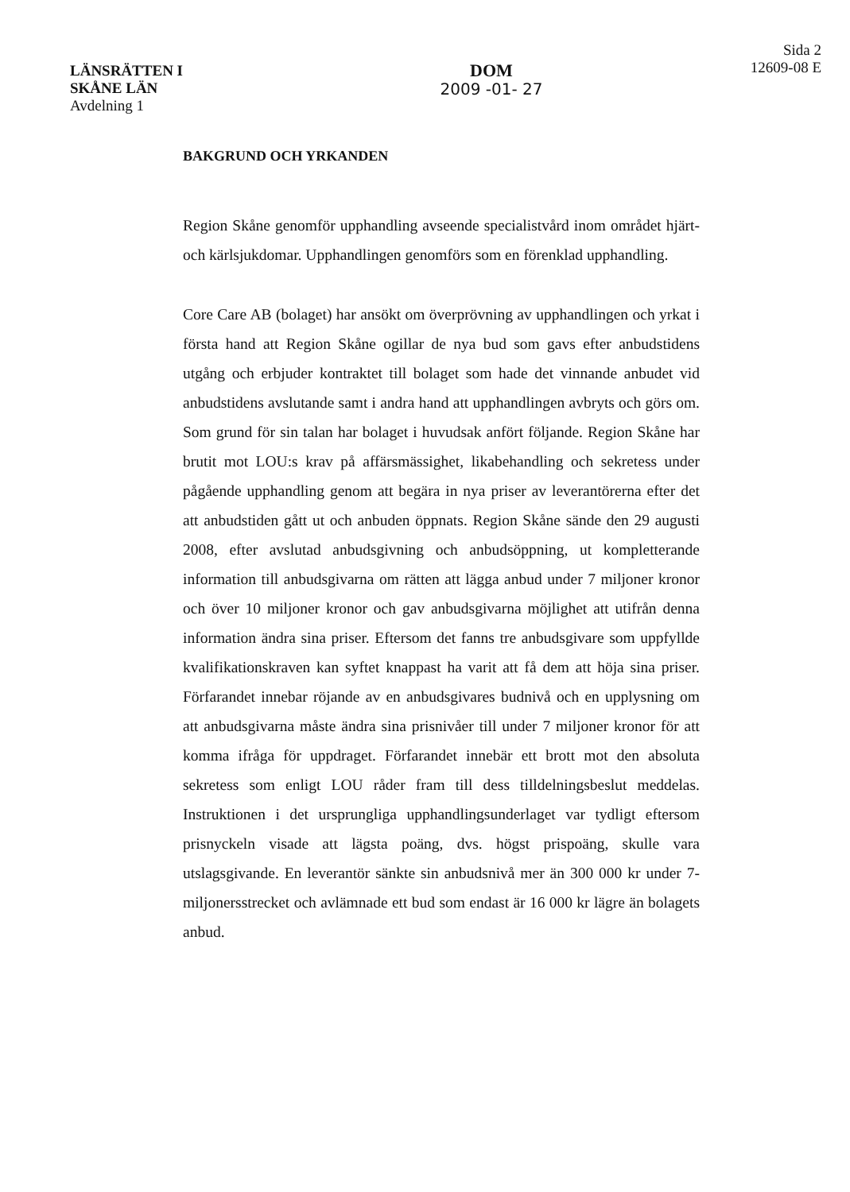LÄNSRÄTTEN I
SKÅNE LÄN
Avdelning 1
DOM
2009 -01- 27
Sida 2
12609-08 E
BAKGRUND OCH YRKANDEN
Region Skåne genomför upphandling avseende specialistvård inom området hjärt- och kärlsjukdomar. Upphandlingen genomförs som en förenklad upphandling.
Core Care AB (bolaget) har ansökt om överprövning av upphandlingen och yrkat i första hand att Region Skåne ogillar de nya bud som gavs efter anbudstidens utgång och erbjuder kontraktet till bolaget som hade det vinnande anbudet vid anbudstidens avslutande samt i andra hand att upphandlingen avbryts och görs om. Som grund för sin talan har bolaget i huvudsak anfört följande. Region Skåne har brutit mot LOU:s krav på affärsmässighet, likabehandling och sekretess under pågående upphandling genom att begära in nya priser av leverantörerna efter det att anbudstiden gått ut och anbuden öppnats. Region Skåne sände den 29 augusti 2008, efter avslutad anbudsgivning och anbudsöppning, ut kompletterande information till anbudsgivarna om rätten att lägga anbud under 7 miljoner kronor och över 10 miljoner kronor och gav anbudsgivarna möjlighet att utifrån denna information ändra sina priser. Eftersom det fanns tre anbudsgivare som uppfyllde kvalifikationskraven kan syftet knappast ha varit att få dem att höja sina priser. Förfarandet innebar röjande av en anbudsgivares budnivå och en upplysning om att anbudsgivarna måste ändra sina prisnivåer till under 7 miljoner kronor för att komma ifråga för uppdraget. Förfarandet innebär ett brott mot den absoluta sekretess som enligt LOU råder fram till dess tilldelningsbeslut meddelas. Instruktionen i det ursprungliga upphandlingsunderlaget var tydligt eftersom prisnyckeln visade att lägsta poäng, dvs. högst prispoäng, skulle vara utslagsgivande. En leverantör sänkte sin anbudsnivå mer än 300 000 kr under 7-miljonersstrecket och avlämnade ett bud som endast är 16 000 kr lägre än bolagets anbud.